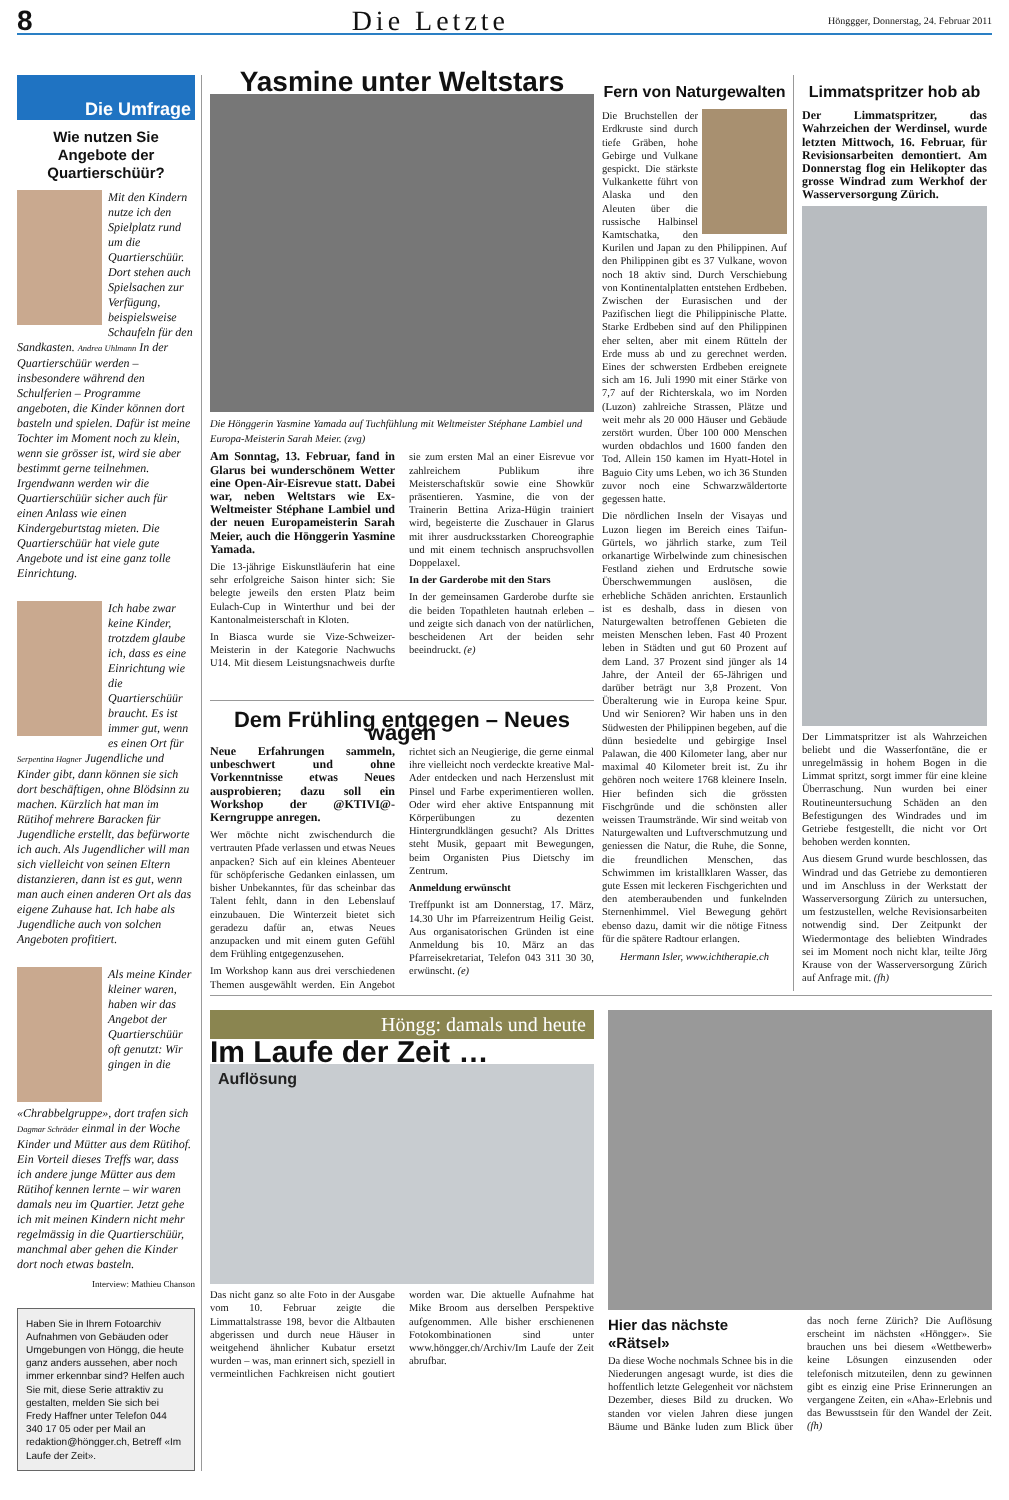8 Die Letzte Hönggger, Donnerstag, 24. Februar 2011
Die Umfrage
Wie nutzen Sie Angebote der Quartierschüür?
Mit den Kindern nutze ich den Spielplatz rund um die Quartierschüür. Dort stehen auch Spielsachen zur Verfügung, beispielsweise Schaufeln für den Sandkasten. Andrea Uhlmann In der Quartierschüür werden – insbesondere während den Schulferien – Programme angeboten, die Kinder können dort basteln und spielen. Dafür ist meine Tochter im Moment noch zu klein, wenn sie grösser ist, wird sie aber bestimmt gerne teilnehmen. Irgendwann werden wir die Quartierschüür sicher auch für einen Anlass wie einen Kindergeburtstag mieten. Die Quartierschüür hat viele gute Angebote und ist eine ganz tolle Einrichtung.
Ich habe zwar keine Kinder, trotzdem glaube ich, dass es eine Einrichtung wie die Quartierschüür braucht. Es ist immer gut, wenn es einen Ort für Serpentina Hagner Jugendliche und Kinder gibt, dann können sie sich dort beschäftigen, ohne Blödsinn zu machen. Kürzlich hat man im Rütihof mehrere Baracken für Jugendliche erstellt, das befürworte ich auch. Als Jugendlicher will man sich vielleicht von seinen Eltern distanzieren, dann ist es gut, wenn man auch einen anderen Ort als das eigene Zuhause hat. Ich habe als Jugendliche auch von solchen Angeboten profitiert.
Als meine Kinder kleiner waren, haben wir das Angebot der Quartierschüür oft genutzt: Wir gingen in die «Chrabbelgruppe», dort trafen sich Dagmar Schräder einmal in der Woche Kinder und Mütter aus dem Rütihof. Ein Vorteil dieses Treffs war, dass ich andere junge Mütter aus dem Rütihof kennen lernte – wir waren damals neu im Quartier. Jetzt gehe ich mit meinen Kindern nicht mehr regelmässig in die Quartierschüür, manchmal aber gehen die Kinder dort noch etwas basteln.
Interview: Mathieu Chanson
Haben Sie in Ihrem Fotoarchiv Aufnahmen von Gebäuden oder Umgebungen von Höngg, die heute ganz anders aussehen, aber noch immer erkennbar sind? Helfen auch Sie mit, diese Serie attraktiv zu gestalten, melden Sie sich bei Fredy Haffner unter Telefon 044 340 17 05 oder per Mail an redaktion@höngger.ch, Betreff «Im Laufe der Zeit».
Yasmine unter Weltstars
Die Hönggerin Yasmine Yamada auf Tuchfühlung mit Weltmeister Stéphane Lambiel und Europa-Meisterin Sarah Meier. (zvg)
Am Sonntag, 13. Februar, fand in Glarus bei wunderschönem Wetter eine Open-Air-Eisrevue statt. Dabei war, neben Weltstars wie Ex-Weltmeister Stéphane Lambiel und der neuen Europameisterin Sarah Meier, auch die Hönggerin Yasmine Yamada.
Die 13-jährige Eiskunstläuferin hat eine sehr erfolgreiche Saison hinter sich: Sie belegte jeweils den ersten Platz beim Eulach-Cup in Winterthur und bei der Kantonalmeisterschaft in Kloten.
In Biasca wurde sie Vize-Schweizer-Meisterin in der Kategorie Nachwuchs U14. Mit diesem Leistungsnachweis durfte sie zum ersten Mal an einer Eisrevue vor zahlreichem Publikum ihre Meisterschaftskür sowie eine Showkür präsentieren. Yasmine, die von der Trainerin Bettina Ariza-Hügin trainiert wird, begeisterte die Zuschauer in Glarus mit ihrer ausdrucksstarken Choreographie und mit einem technisch anspruchsvollen Doppelaxel.
In der Garderobe mit den Stars
In der gemeinsamen Garderobe durfte sie die beiden Topathleten hautnah erleben – und zeigte sich danach von der natürlichen, bescheidenen Art der beiden sehr beeindruckt. (e)
Dem Frühling entgegen – Neues wagen
Neue Erfahrungen sammeln, unbeschwert und ohne Vorkenntnisse etwas Neues ausprobieren; dazu soll ein Workshop der @KTIVI@-Kerngruppe anregen.
Wer möchte nicht zwischendurch die vertrauten Pfade verlassen und etwas Neues anpacken? Sich auf ein kleines Abenteuer für schöpferische Gedanken einlassen, um bisher Unbekanntes, für das scheinbar das Talent fehlt, dann in den Lebenslauf einzubauen. Die Winterzeit bietet sich geradezu dafür an, etwas Neues anzupacken und mit einem guten Gefühl dem Frühling entgegenzusehen.
Im Workshop kann aus drei verschiedenen Themen ausgewählt werden. Ein Angebot richtet sich an Neugierige, die gerne einmal ihre vielleicht noch verdeckte kreative Mal-Ader entdecken und nach Herzenslust mit Pinsel und Farbe experimentieren wollen. Oder wird eher aktive Entspannung mit Körperübungen zu dezenten Hintergrundklängen gesucht? Als Drittes steht Musik, gepaart mit Bewegungen, beim Organisten Pius Dietschy im Zentrum.
Anmeldung erwünscht
Treffpunkt ist am Donnerstag, 17. März, 14.30 Uhr im Pfarreizentrum Heilig Geist. Aus organisatorischen Gründen ist eine Anmeldung bis 10. März an das Pfarreisekretariat, Telefon 043 311 30 30, erwünscht. (e)
Fern von Naturgewalten
Die Bruchstellen der Erdkruste sind durch tiefe Gräben, hohe Gebirge und Vulkane gespickt. Die stärkste Vulkankette führt von Alaska und den Aleuten über die russische Halbinsel Kamtschatka, den Kurilen und Japan zu den Philippinen. Auf den Philippinen gibt es 37 Vulkane, wovon noch 18 aktiv sind. Durch Verschiebung von Kontinentalplatten entstehen Erdbeben. Zwischen der Eurasischen und der Pazifischen liegt die Philippinische Platte. Starke Erdbeben sind auf den Philippinen eher selten, aber mit einem Rütteln der Erde muss ab und zu gerechnet werden. Eines der schwersten Erdbeben ereignete sich am 16. Juli 1990 mit einer Stärke von 7,7 auf der Richterskala, wo im Norden (Luzon) zahlreiche Strassen, Plätze und weit mehr als 20 000 Häuser und Gebäude zerstört wurden. Über 100 000 Menschen wurden obdachlos und 1600 fanden den Tod. Allein 150 kamen im Hyatt-Hotel in Baguio City ums Leben, wo ich 36 Stunden zuvor noch eine Schwarzwäldertorte gegessen hatte.
Die nördlichen Inseln der Visayas und Luzon liegen im Bereich eines Taifun-Gürtels, wo jährlich starke, zum Teil orkanartige Wirbelwinde zum chinesischen Festland ziehen und Erdrutsche sowie Überschwemmungen auslösen, die erhebliche Schäden anrichten. Erstaunlich ist es deshalb, dass in diesen von Naturgewalten betroffenen Gebieten die meisten Menschen leben. Fast 40 Prozent leben in Städten und gut 60 Prozent auf dem Land. 37 Prozent sind jünger als 14 Jahre, der Anteil der 65-Jährigen und darüber beträgt nur 3,8 Prozent. Von Überalterung wie in Europa keine Spur. Und wir Senioren? Wir haben uns in den Südwesten der Philippinen begeben, auf die dünn besiedelte und gebirgige Insel Palawan, die 400 Kilometer lang, aber nur maximal 40 Kilometer breit ist. Zu ihr gehören noch weitere 1768 kleinere Inseln. Hier befinden sich die grössten Fischgründe und die schönsten aller weissen Traumstrände. Wir sind weitab von Naturgewalten und Luftverschmutzung und geniessen die Natur, die Ruhe, die Sonne, die freundlichen Menschen, das Schwimmen im kristallklaren Wasser, das gute Essen mit leckeren Fischgerichten und den atemberaubenden und funkelnden Sternenhimmel. Viel Bewegung gehört ebenso dazu, damit wir die nötige Fitness für die spätere Radtour erlangen.
Hermann Isler, www.ichtherapie.ch
Limmatspritzer hob ab
Der Limmatspritzer, das Wahrzeichen der Werdinsel, wurde letzten Mittwoch, 16. Februar, für Revisionsarbeiten demontiert. Am Donnerstag flog ein Helikopter das grosse Windrad zum Werkhof der Wasserversorgung Zürich.
Der Limmatspritzer ist als Wahrzeichen beliebt und die Wasserfontäne, die er unregelmässig in hohem Bogen in die Limmat spritzt, sorgt immer für eine kleine Überraschung. Nun wurden bei einer Routineuntersuchung Schäden an den Befestigungen des Windrades und im Getriebe festgestellt, die nicht vor Ort behoben werden konnten.
Aus diesem Grund wurde beschlossen, das Windrad und das Getriebe zu demontieren und im Anschluss in der Werkstatt der Wasserversorgung Zürich zu untersuchen, um festzustellen, welche Revisionsarbeiten notwendig sind. Der Zeitpunkt der Wiedermontage des beliebten Windrades sei im Moment noch nicht klar, teilte Jörg Krause von der Wasserversorgung Zürich auf Anfrage mit. (fh)
Höngg: damals und heute
Im Laufe der Zeit …
Auflösung
Das nicht ganz so alte Foto in der Ausgabe vom 10. Februar zeigte die Limmattalstrasse 198, bevor die Altbauten abgerissen und durch neue Häuser in weitgehend ähnlicher Kubatur ersetzt wurden – was, man erinnert sich, speziell in vermeintlichen Fachkreisen nicht goutiert worden war. Die aktuelle Aufnahme hat Mike Broom aus derselben Perspektive aufgenommen. Alle bisher erschienenen Fotokombinationen sind unter www.höngger.ch/Archiv/Im Laufe der Zeit abrufbar.
Hier das nächste «Rätsel»
Da diese Woche nochmals Schnee bis in die Niederungen angesagt wurde, ist dies die hoffentlich letzte Gelegenheit vor nächstem Dezember, dieses Bild zu drucken. Wo standen vor vielen Jahren diese jungen Bäume und Bänke luden zum Blick über das noch ferne Zürich? Die Auflösung erscheint im nächsten «Höngger». Sie brauchen uns bei diesem «Wettbewerb» keine Lösungen einzusenden oder telefonisch mitzuteilen, denn zu gewinnen gibt es einzig eine Prise Erinnerungen an vergangene Zeiten, ein «Aha»-Erlebnis und das Bewusstsein für den Wandel der Zeit. (fh)